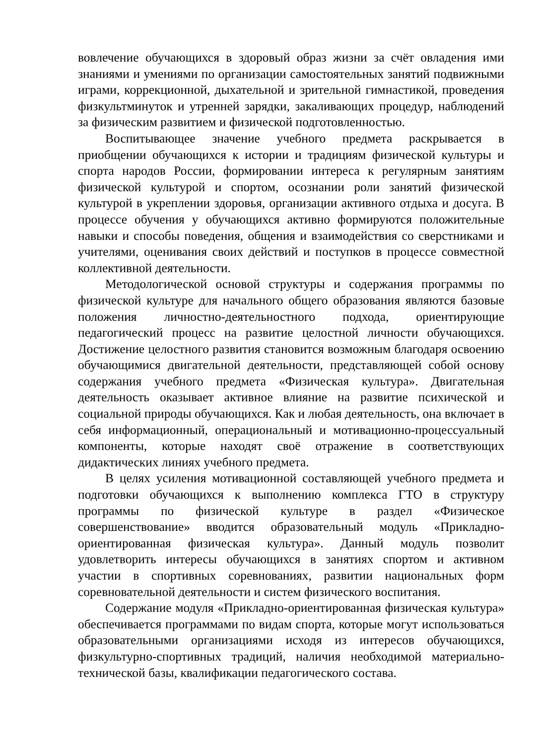вовлечение обучающихся в здоровый образ жизни за счёт овладения ими знаниями и умениями по организации самостоятельных занятий подвижными играми, коррекционной, дыхательной и зрительной гимнастикой, проведения физкультминуток и утренней зарядки, закаливающих процедур, наблюдений за физическим развитием и физической подготовленностью.
Воспитывающее значение учебного предмета раскрывается в приобщении обучающихся к истории и традициям физической культуры и спорта народов России, формировании интереса к регулярным занятиям физической культурой и спортом, осознании роли занятий физической культурой в укреплении здоровья, организации активного отдыха и досуга. В процессе обучения у обучающихся активно формируются положительные навыки и способы поведения, общения и взаимодействия со сверстниками и учителями, оценивания своих действий и поступков в процессе совместной коллективной деятельности.
Методологической основой структуры и содержания программы по физической культуре для начального общего образования являются базовые положения личностно-деятельностного подхода, ориентирующие педагогический процесс на развитие целостной личности обучающихся. Достижение целостного развития становится возможным благодаря освоению обучающимися двигательной деятельности, представляющей собой основу содержания учебного предмета «Физическая культура». Двигательная деятельность оказывает активное влияние на развитие психической и социальной природы обучающихся. Как и любая деятельность, она включает в себя информационный, операциональный и мотивационно-процессуальный компоненты, которые находят своё отражение в соответствующих дидактических линиях учебного предмета.
В целях усиления мотивационной составляющей учебного предмета и подготовки обучающихся к выполнению комплекса ГТО в структуру программы по физической культуре в раздел «Физическое совершенствование» вводится образовательный модуль «Прикладно-ориентированная физическая культура». Данный модуль позволит удовлетворить интересы обучающихся в занятиях спортом и активном участии в спортивных соревнованиях, развитии национальных форм соревновательной деятельности и систем физического воспитания.
Содержание модуля «Прикладно-ориентированная физическая культура» обеспечивается программами по видам спорта, которые могут использоваться образовательными организациями исходя из интересов обучающихся, физкультурно-спортивных традиций, наличия необходимой материально-технической базы, квалификации педагогического состава.